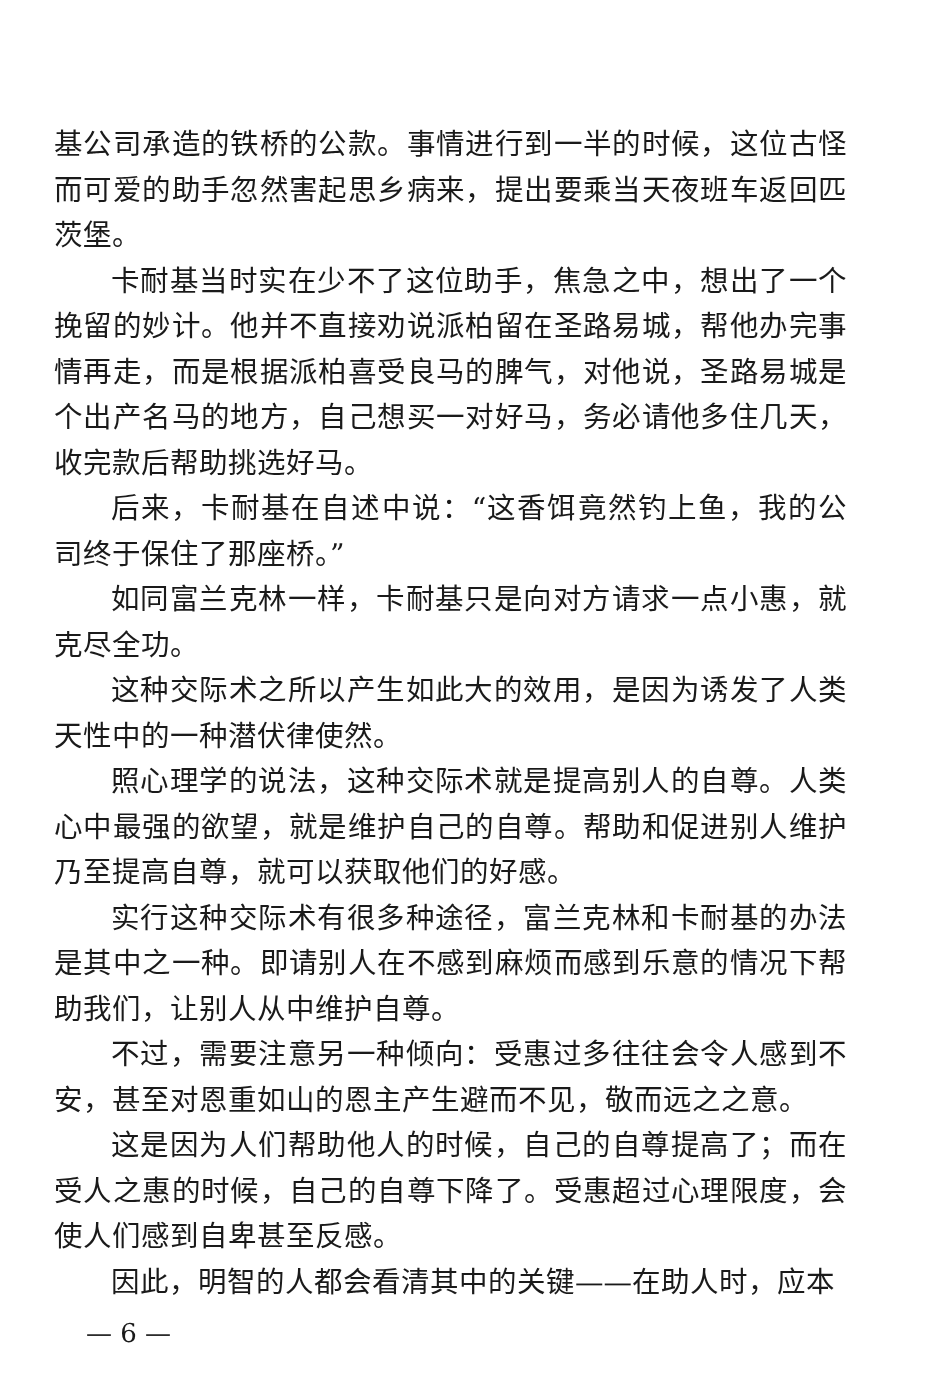基公司承造的铁桥的公款。事情进行到一半的时候，这位古怪而可爱的助手忽然害起思乡病来，提出要乘当天夜班车返回匹茨堡。
卡耐基当时实在少不了这位助手，焦急之中，想出了一个挽留的妙计。他并不直接劝说派柏留在圣路易城，帮他办完事情再走，而是根据派柏喜受良马的脾气，对他说，圣路易城是个出产名马的地方，自己想买一对好马，务必请他多住几天，收完款后帮助挑选好马。
后来，卡耐基在自述中说：“这香饵竟然钓上鱼，我的公司终于保住了那座桥。”
如同富兰克林一样，卡耐基只是向对方请求一点小惠，就克尽全功。
这种交际术之所以产生如此大的效用，是因为诱发了人类天性中的一种潜伏律使然。
照心理学的说法，这种交际术就是提高别人的自尊。人类心中最强的欲望，就是维护自己的自尊。帮助和促进别人维护乃至提高自尊，就可以获取他们的好感。
实行这种交际术有很多种途径，富兰克林和卡耐基的办法是其中之一种。即请别人在不感到麻烦而感到乐意的情况下帮助我们，让别人从中维护自尊。
不过，需要注意另一种倾向：受惠过多往往会令人感到不安，甚至对恩重如山的恩主产生避而不见，敬而远之之意。
这是因为人们帮助他人的时候，自己的自尊提高了；而在受人之惠的时候，自己的自尊下降了。受惠超过心理限度，会使人们感到自卑甚至反感。
因此，明智的人都会看清其中的关键——在助人时，应本
— 6 —